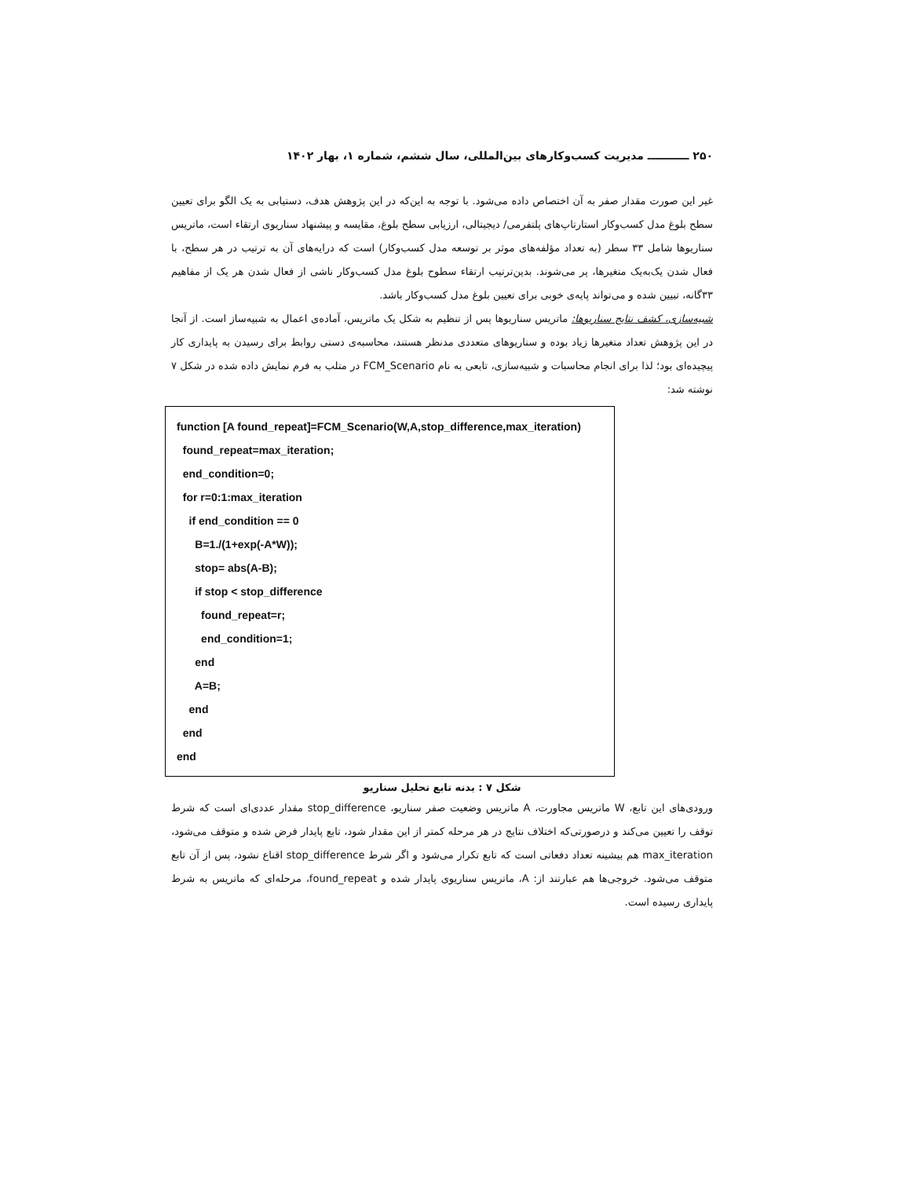۲۵۰ ـــــــــــ مدیریت کسب‌وکارهای بین‌المللی، سال ششم، شماره ۱، بهار ۱۴۰۲
غیر این صورت مقدار صفر به آن اختصاص داده می‌شود. با توجه به این‌که در این پژوهش هدف، دستیابی به یک الگو برای تعیین سطح بلوغ مدل کسب‌وکار استارتاپ‌های پلتفرمی/ دیجیتالی، ارزیابی سطح بلوغ، مقایسه و پیشنهاد سناریوی ارتقاء است، ماتریس سناریوها شامل ۳۳ سطر (به تعداد مؤلفه‌های موثر بر توسعه مدل کسب‌وکار) است که درایه‌های آن به ترتیب در هر سطح، با فعال شدن یک‌به‌یک متغیرها، پر می‌شوند. بدین‌ترتیب ارتقاء سطوح بلوغ مدل کسب‌وکار ناشی از فعال شدن هر یک از مفاهیم ۳۳گانه، تبیین شده و می‌تواند پایه‌ی خوبی برای تعیین بلوغ مدل کسب‌وکار باشد.
شبیه‌سازی، کشف نتایج سناریوها: ماتریس سناریوها پس از تنظیم به شکل یک ماتریس، آماده‌ی اعمال به شبیه‌ساز است. از آنجا در این پژوهش تعداد متغیرها زیاد بوده و سناریوهای متعددی مدنظر هستند، محاسبه‌ی دستی روابط برای رسیدن به پایداری کار پیچیده‌ای بود؛ لذا برای انجام محاسبات و شبیه‌سازی، تابعی به نام FCM_Scenario در متلب به فرم نمایش داده شده در شکل ۷ نوشته شد:
function [A found_repeat]=FCM_Scenario(W,A,stop_difference,max_iteration)
found_repeat=max_iteration;
end_condition=0;
for r=0:1:max_iteration
if end_condition == 0
B=1./(1+exp(-A*W));
stop= abs(A-B);
if stop < stop_difference
found_repeat=r;
end_condition=1;
end
A=B;
end
end
end
شکل ۷ : بدنه تابع تحلیل سناریو
ورودی‌های این تابع، W ماتریس مجاورت، A ماتریس وضعیت صفر سناریو، stop_difference مقدار عددی‌ای است که شرط توقف را تعیین می‌کند و درصورتی‌که اختلاف نتایج در هر مرحله کمتر از این مقدار شود، تابع پایدار فرض شده و متوقف می‌شود، max_iteration هم بیشینه تعداد دفعاتی است که تابع تکرار می‌شود و اگر شرط stop_difference اقناع نشود، پس از آن تابع متوقف می‌شود. خروجی‌ها هم عبارتند از: A، ماتریس سناریوی پایدار شده و found_repeat، مرحله‌ای که ماتریس به شرط پایداری رسیده است.